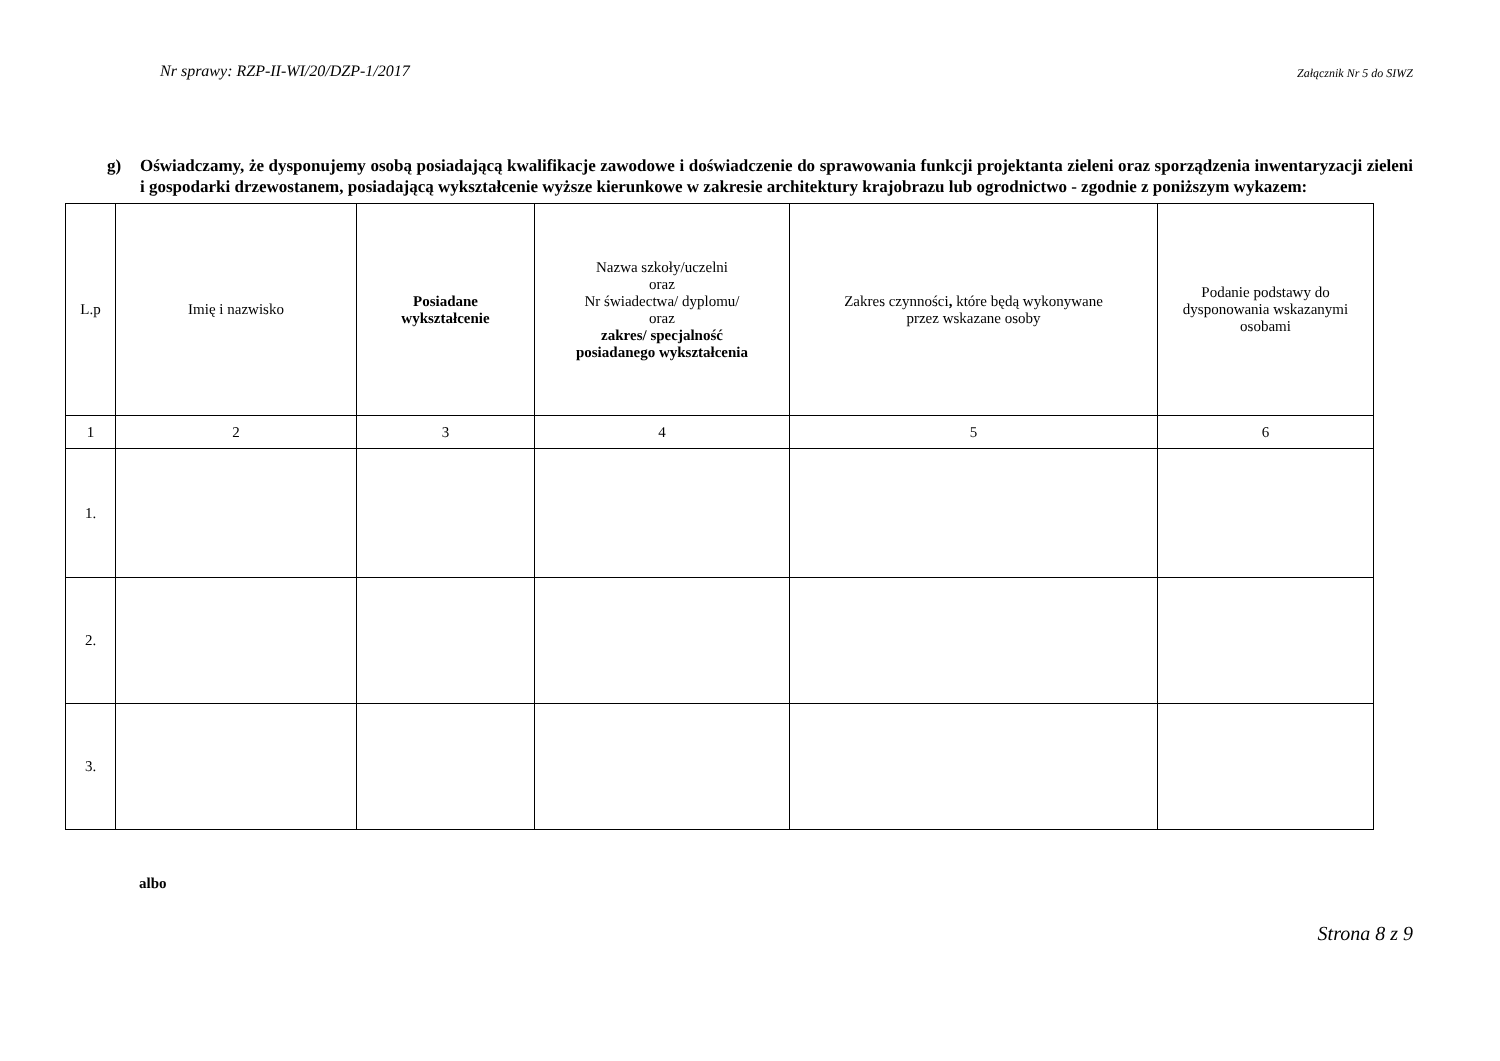Nr sprawy: RZP-II-WI/20/DZP-1/2017 Załącznik Nr 5 do SIWZ
g) Oświadczamy, że dysponujemy osobą posiadającą kwalifikacje zawodowe i doświadczenie do sprawowania funkcji projektanta zieleni oraz sporządzenia inwentaryzacji zieleni i gospodarki drzewostanem, posiadającą wykształcenie wyższe kierunkowe w zakresie architektury krajobrazu lub ogrodnictwo - zgodnie z poniższym wykazem:
| L.p | Imię i nazwisko | Posiadane wykształcenie | Nazwa szkoły/uczelni oraz Nr świadectwa/ dyplomu/ oraz zakres/ specjalność posiadanego wykształcenia | Zakres czynności , które będą wykonywane przez wskazane osoby | Podanie podstawy do dysponowania wskazanymi osobami |
| --- | --- | --- | --- | --- | --- |
| 1 | 2 | 3 | 4 | 5 | 6 |
| 1. | | | | | |
| 2. | | | | | |
| 3. | | | | | |
albo
Strona 8 z 9